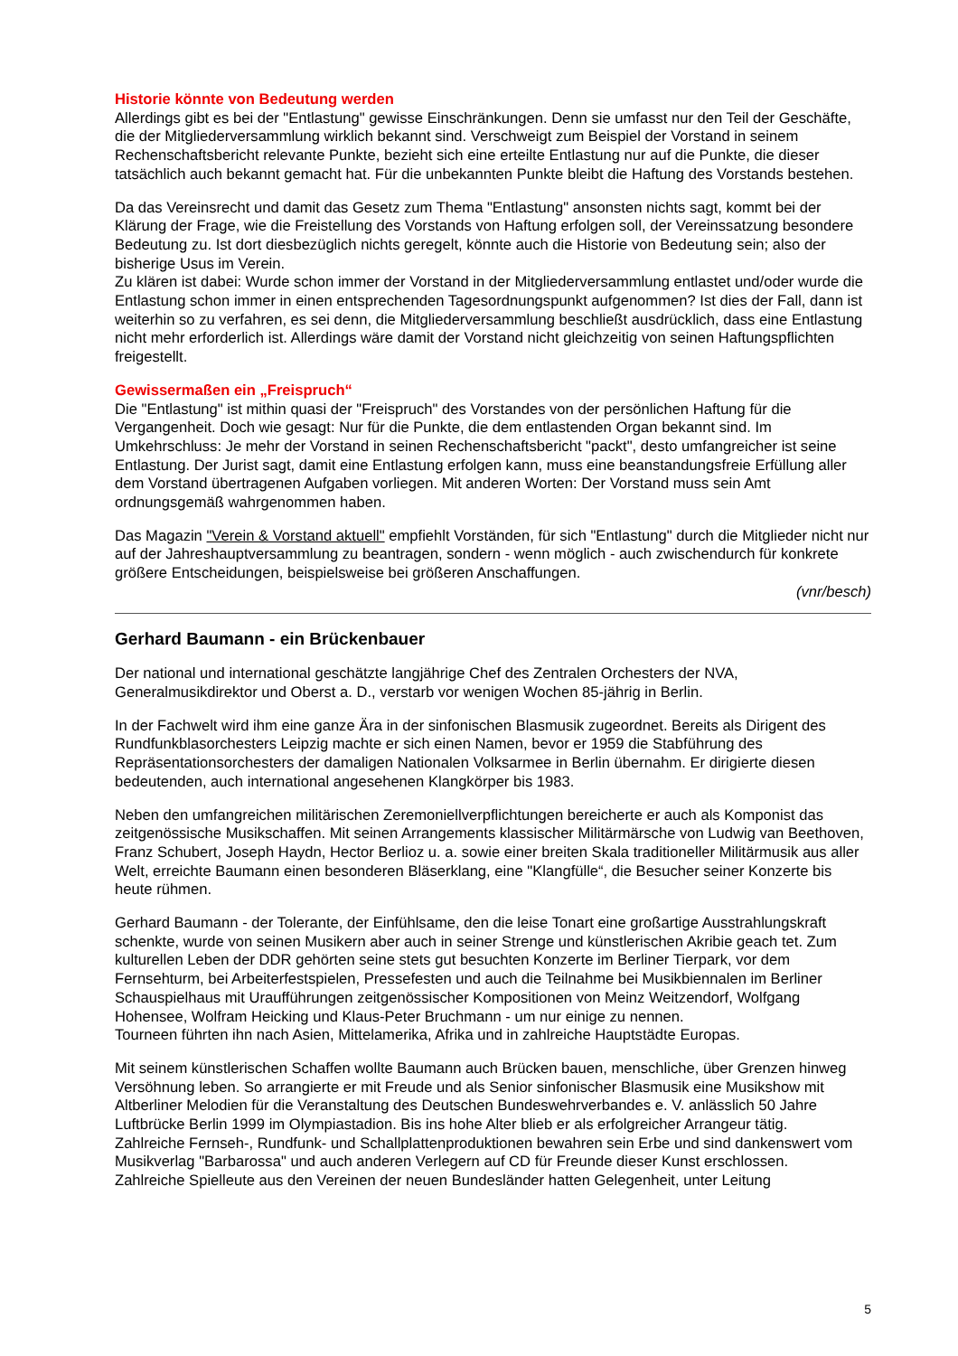Historie könnte von Bedeutung werden
Allerdings gibt es bei der "Entlastung" gewisse Einschränkungen. Denn sie umfasst nur den Teil der Geschäfte, die der Mitgliederversammlung wirklich bekannt sind. Verschweigt zum Beispiel der Vorstand in seinem Rechenschaftsbericht relevante Punkte, bezieht sich eine erteilte Entlastung nur auf die Punkte, die dieser tatsächlich auch bekannt gemacht hat. Für die unbekannten Punkte bleibt die Haftung des Vorstands bestehen.
Da das Vereinsrecht und damit das Gesetz zum Thema "Entlastung" ansonsten nichts sagt, kommt bei der Klärung der Frage, wie die Freistellung des Vorstands von Haftung erfolgen soll, der Vereinssatzung besondere Bedeutung zu. Ist dort diesbezüglich nichts geregelt, könnte auch die Historie von Bedeutung sein; also der bisherige Usus im Verein.
Zu klären ist dabei: Wurde schon immer der Vorstand in der Mitgliederversammlung entlastet und/oder wurde die Entlastung schon immer in einen entsprechenden Tagesordnungspunkt aufgenommen? Ist dies der Fall, dann ist weiterhin so zu verfahren, es sei denn, die Mitgliederversammlung beschließt ausdrücklich, dass eine Entlastung nicht mehr erforderlich ist. Allerdings wäre damit der Vorstand nicht gleichzeitig von seinen Haftungspflichten freigestellt.
Gewissermaßen ein „Freispruch“
Die "Entlastung" ist mithin quasi der "Freispruch" des Vorstandes von der persönlichen Haftung für die Vergangenheit. Doch wie gesagt: Nur für die Punkte, die dem entlastenden Organ bekannt sind. Im Umkehrschluss: Je mehr der Vorstand in seinen Rechenschaftsbericht "packt", desto umfangreicher ist seine Entlastung. Der Jurist sagt, damit eine Entlastung erfolgen kann, muss eine beanstandungsfreie Erfüllung aller dem Vorstand übertragenen Aufgaben vorliegen. Mit anderen Worten: Der Vorstand muss sein Amt ordnungsgemäß wahrgenommen haben.
Das Magazin "Verein & Vorstand aktuell" empfiehlt Vorständen, für sich "Entlastung" durch die Mitglieder nicht nur auf der Jahreshauptversammlung zu beantragen, sondern - wenn möglich - auch zwischendurch für konkrete größere Entscheidungen, beispielsweise bei größeren Anschaffungen.
(vnr/besch)
Gerhard Baumann - ein Brückenbauer
Der national und international geschätzte langjährige Chef des Zentralen Orchesters der NVA, Generalmusikdirektor und Oberst a. D., verstarb vor wenigen Wochen 85-jährig in Berlin.
In der Fachwelt wird ihm eine ganze Ära in der sinfonischen Blasmusik zugeordnet. Bereits als Dirigent des Rundfunkblasorchesters Leipzig machte er sich einen Namen, bevor er 1959 die Stabführung des Repräsentationsorchesters der damaligen Nationalen Volksarmee in Berlin übernahm. Er dirigierte diesen bedeutenden, auch international angesehenen Klangkörper bis 1983.
Neben den umfangreichen militärischen Zeremoniellverpflichtungen bereicherte er auch als Komponist das zeitgenössische Musikschaffen. Mit seinen Arrangements klassischer Militärmärsche von Ludwig van Beethoven, Franz Schubert, Joseph Haydn, Hector Berlioz u. a. sowie einer breiten Skala traditioneller Militärmusik aus aller Welt, erreichte Baumann einen besonderen Bläserklang, eine "Klangfülle“, die Besucher seiner Konzerte bis heute rühmen.
Gerhard Baumann - der Tolerante, der Einfühlsame, den die leise Tonart eine großartige Ausstrahlungskraft schenkte, wurde von seinen Musikern aber auch in seiner Strenge und künstlerischen Akribie geach tet. Zum kulturellen Leben der DDR gehörten seine stets gut besuchten Konzerte im Berliner Tierpark, vor dem Fernsehturm, bei Arbeiterfestspielen, Pressefesten und auch die Teilnahme bei Musikbiennalen im Berliner Schauspielhaus mit Uraufführungen zeitgenössischer Kompositionen von Meinz Weitzendorf, Wolfgang Hohensee, Wolfram Heicking und Klaus-Peter Bruchmann - um nur einige zu nennen.
Tourneen führten ihn nach Asien, Mittelamerika, Afrika und in zahlreiche Hauptstädte Europas.
Mit seinem künstlerischen Schaffen wollte Baumann auch Brücken bauen, menschliche, über Grenzen hinweg Versöhnung leben. So arrangierte er mit Freude und als Senior sinfonischer Blasmusik eine Musikshow mit Altberliner Melodien für die Veranstaltung des Deutschen Bundeswehrverbandes e. V. anlässlich 50 Jahre Luftbrücke Berlin 1999 im Olympiastadion. Bis ins hohe Alter blieb er als erfolgreicher Arrangeur tätig.
Zahlreiche Fernseh-, Rundfunk- und Schallplattenproduktionen bewahren sein Erbe und sind dankenswert vom Musikverlag "Barbarossa" und auch anderen Verlegern auf CD für Freunde dieser Kunst erschlossen.
Zahlreiche Spielleute aus den Vereinen der neuen Bundesländer hatten Gelegenheit, unter Leitung
5